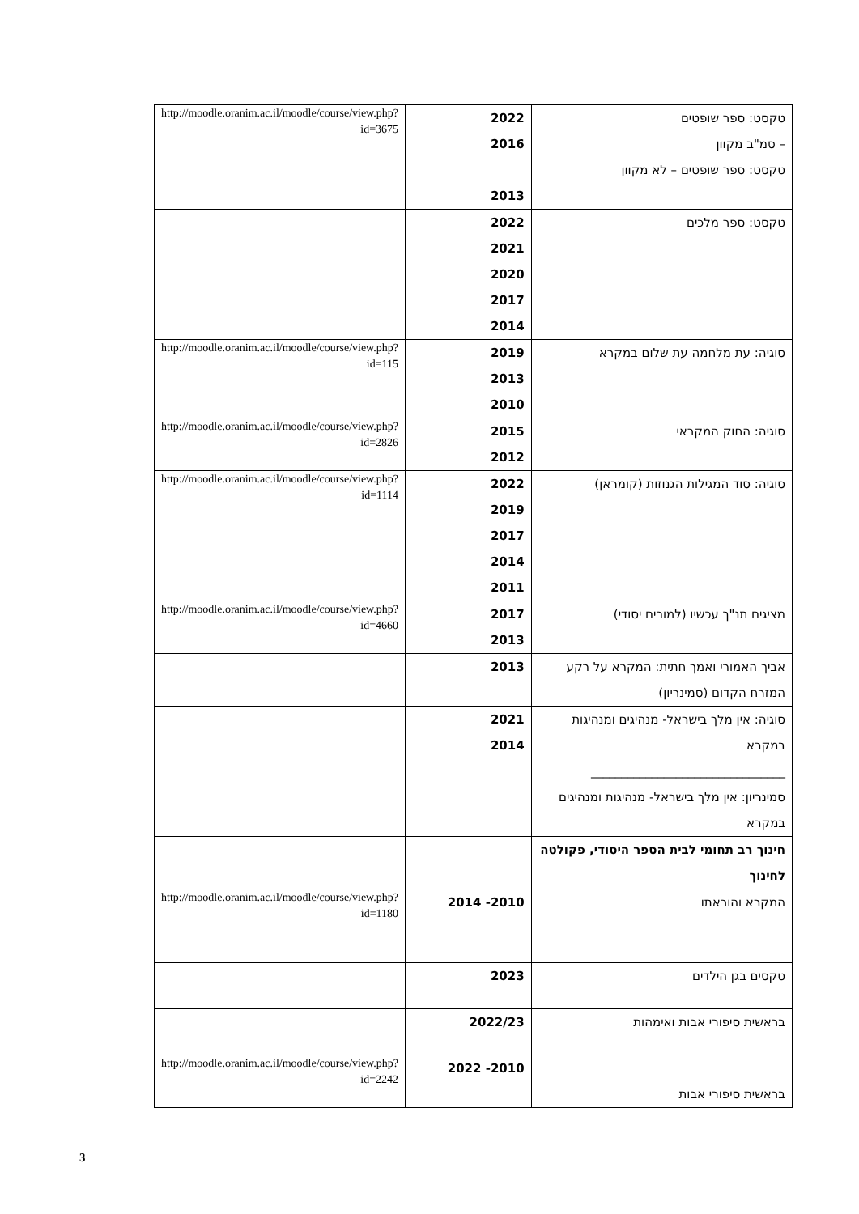| טקסט: ספר שופטים – סמ"ב מקוון טקסט: ספר שופטים – לא מקוון | 2022 2016 2013 | http://moodle.oranim.ac.il/moodle/course/view.php?id=3675 |
| טקסט: ספר מלכים | 2022 2021 2020 2017 2014 | |
| סוגיה: עת מלחמה עת שלום במקרא | 2019 2013 2010 | http://moodle.oranim.ac.il/moodle/course/view.php?id=115 |
| סוגיה: החוק המקראי | 2015 2012 | http://moodle.oranim.ac.il/moodle/course/view.php?id=2826 |
| סוגיה: סוד המגילות הגנוזות (קומראן) | 2022 2019 2017 2014 2011 | http://moodle.oranim.ac.il/moodle/course/view.php?id=1114 |
| מציגים תנ"ך עכשיו (למורים יסודי) | 2017 2013 | http://moodle.oranim.ac.il/moodle/course/view.php?id=4660 |
| אביך האמורי ואמך חתית: המקרא על רקע המזרח הקדום (סמינריון) | 2013 | |
| סוגיה: אין מלך בישראל- מנהיגים ומנהיגות במקרא ________________________________ סמינריון: אין מלך בישראל- מנהיגות ומנהיגים במקרא | 2021 2014 | |
| חינוך רב תחומי לבית הספר היסודי, פקולטה לחינוך | | |
| המקרא והוראתו | 2010- 2014 | http://moodle.oranim.ac.il/moodle/course/view.php?id=1180 |
| טקסים בגן הילדים | 2023 | |
| בראשית סיפורי אבות ואימהות | 2022/23 | |
| בראשית סיפורי אבות | 2010- 2022 | http://moodle.oranim.ac.il/moodle/course/view.php?id=2242 |
3